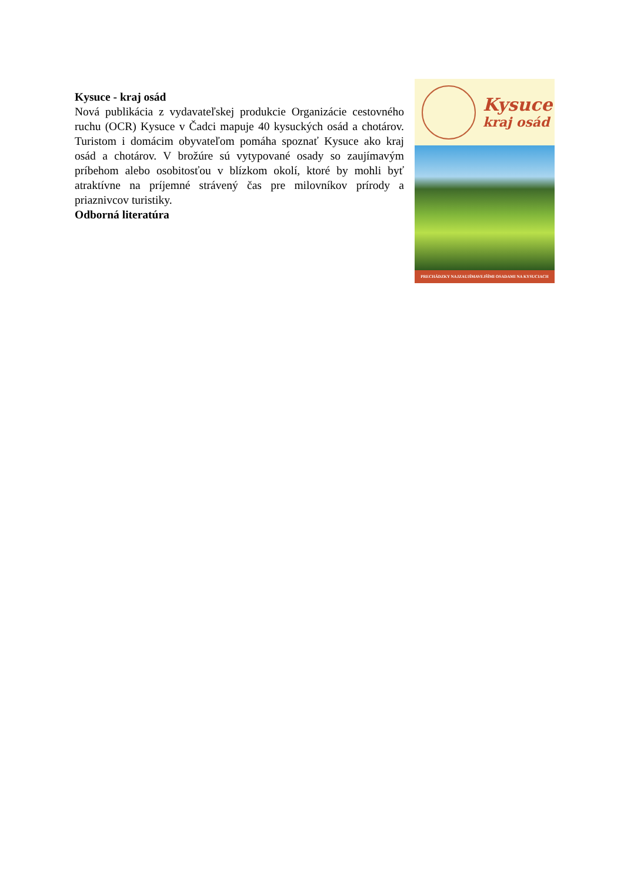Kysuce - kraj osád
Nová publikácia z vydavateľskej produkcie Organizácie cestovného ruchu (OCR) Kysuce v Čadci mapuje 40 kysuckých osád a chotárov. Turistom i domácim obyvateľom pomáha spoznať Kysuce ako kraj osád a chotárov. V brožúre sú vytypované osady so zaujímavým príbehom alebo osobitosťou v blízkom okolí, ktoré by mohli byť atraktívne na príjemné strávený čas pre milovníkov prírody a priaznivcov turistiky.
Odborná literatúra
Kysuce
kraj osád
PRECHÁDZKY NAJZAUJÍMAVEJŠÍMI OSADAMI NA KYSUCIACH